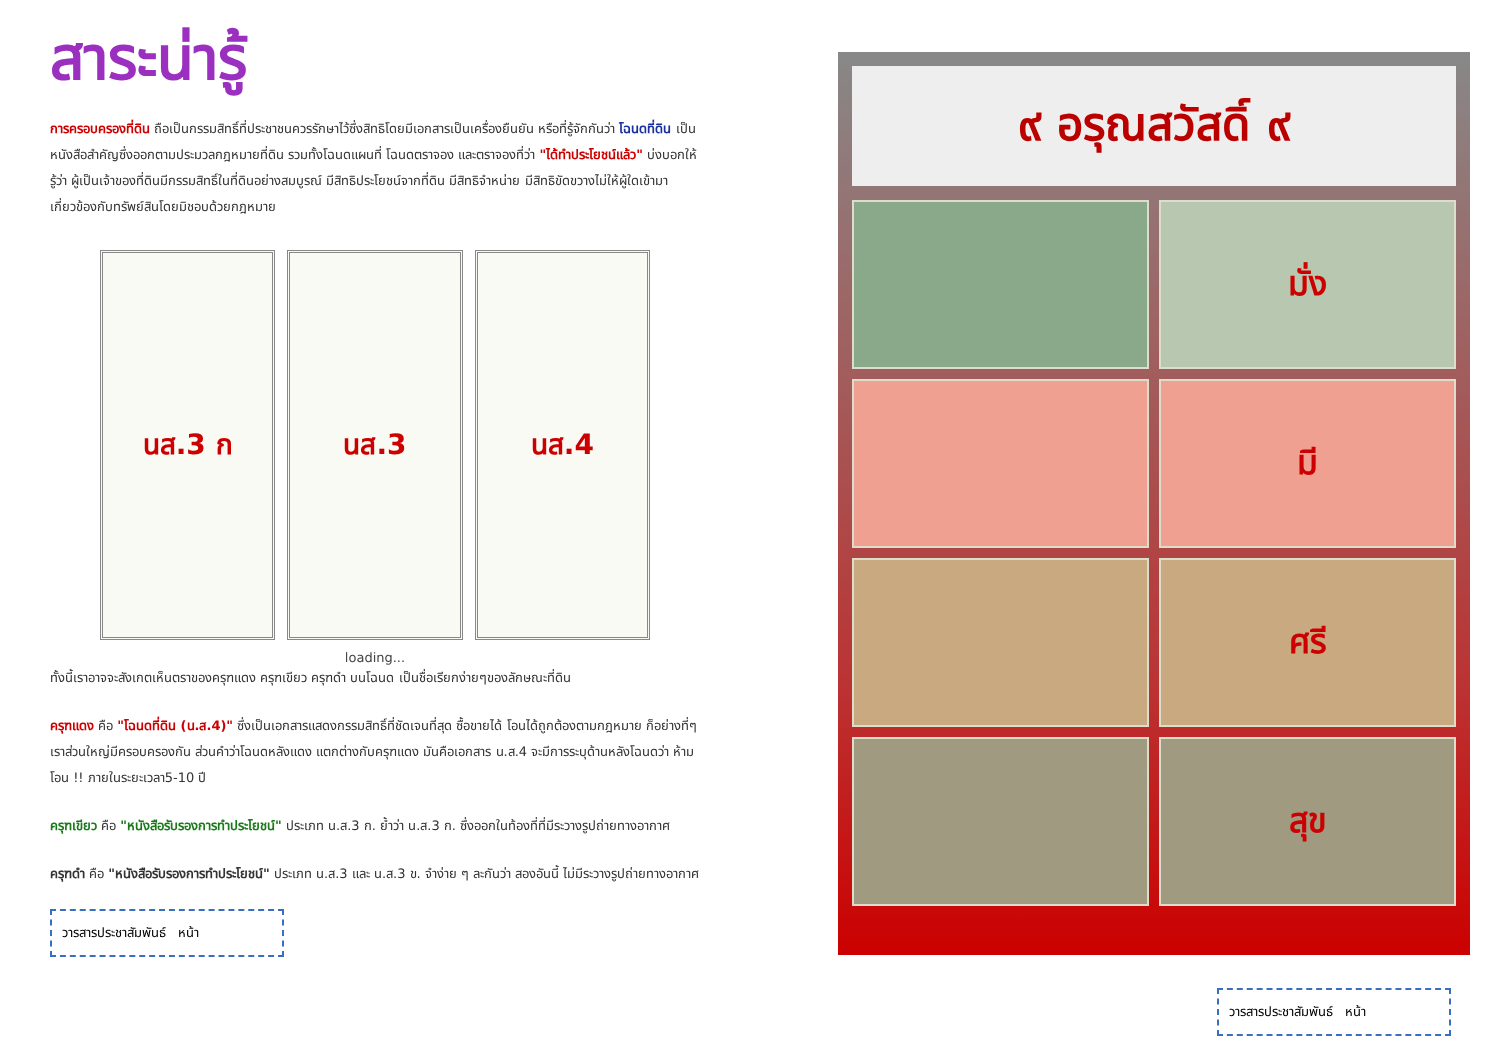สาระน่ารู้
การครอบครองที่ดิน ถือเป็นกรรมสิทธิ์ที่ประชาชนควรรักษาไว้ซึ่งสิทธิโดยมีเอกสารเป็นเครื่องยืนยัน หรือที่รู้จักกันว่า โฉนดที่ดิน เป็นหนังสือสำคัญซึ่งออกตามประมวลกฎหมายที่ดิน รวมทั้งโฉนดแผนที่ โฉนดตราจอง และตราจองที่ว่า "ได้ทำประโยชน์แล้ว" บ่งบอกให้รู้ว่า ผู้เป็นเจ้าของที่ดินมีกรรมสิทธิ์ในที่ดินอย่างสมบูรณ์ มีสิทธิประโยชน์จากที่ดิน มีสิทธิจำหน่าย มีสิทธิขัดขวางไม่ให้ผู้ใดเข้ามาเกี่ยวข้องกับทรัพย์สินโดยมิชอบด้วยกฎหมาย
นส.3 ก นส.3 นส.4
loading...
ทั้งนี้เราอาจจะสังเกตเห็นตราของครุฑแดง ครุฑเขียว ครุฑดำ บนโฉนด เป็นชื่อเรียกง่ายๆของลักษณะที่ดิน
ครุฑแดง คือ "โฉนดที่ดิน (น.ส.4)" ซึ่งเป็นเอกสารแสดงกรรมสิทธิ์ที่ชัดเจนที่สุด ซื้อขายได้ โอนได้ถูกต้องตามกฎหมาย ก็อย่างที่ๆเราส่วนใหญ่มีครอบครองกัน ส่วนคำว่าโฉนดหลังแดง แตกต่างกับครุฑแดง มันคือเอกสาร น.ส.4 จะมีการระบุด้านหลังโฉนดว่า ห้ามโอน !! ภายในระยะเวลา5-10 ปี
ครุฑเขียว คือ "หนังสือรับรองการทำประโยชน์" ประเภท น.ส.3 ก. ย้ำว่า น.ส.3 ก. ซึ่งออกในท้องที่ที่มีระวางรูปถ่ายทางอากาศ
ครุฑดำ คือ "หนังสือรับรองการทำประโยชน์" ประเภท น.ส.3 และ น.ส.3 ข. จำง่าย ๆ ละกันว่า สองอันนี้ ไม่มีระวางรูปถ่ายทางอากาศ
วารสารประชาสัมพันธ์ หน้า
๙ อรุณสวัสดิ์ ๙
มั่ง
มี
ศรี
สุข
วารสารประชาสัมพันธ์ หน้า